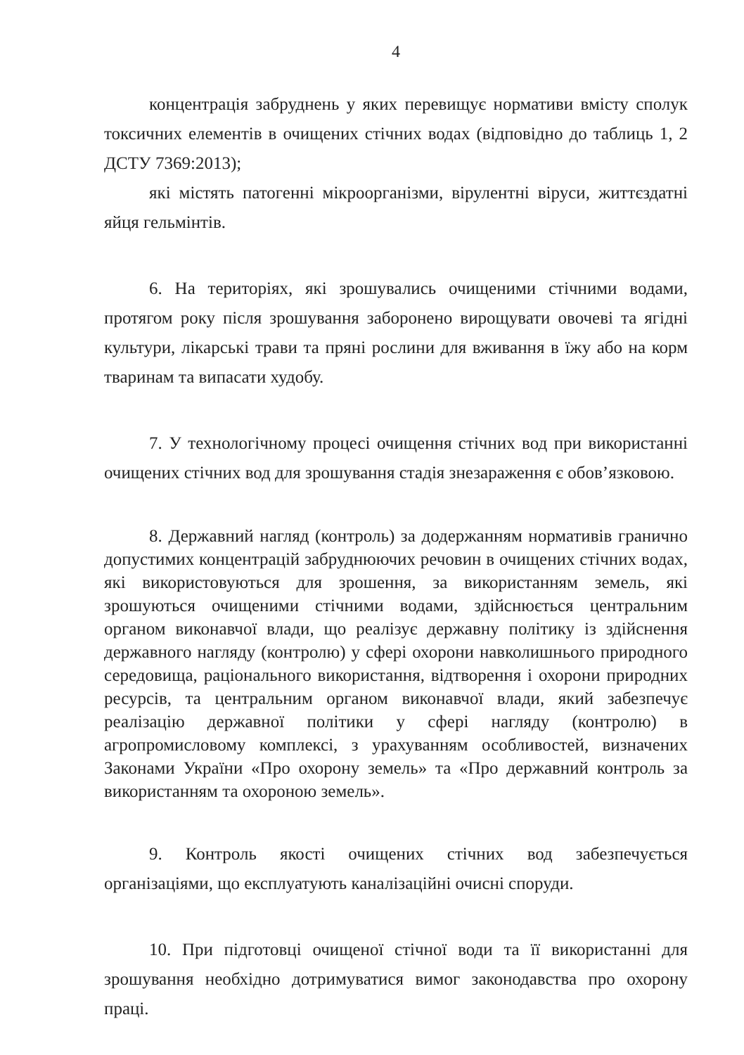4
концентрація забруднень у яких перевищує нормативи вмісту сполук токсичних елементів в очищених стічних водах (відповідно до таблиць 1, 2 ДСТУ 7369:2013);
які містять патогенні мікроорганізми, вірулентні віруси, життєздатні яйця гельмінтів.
6. На територіях, які зрошувались очищеними стічними водами, протягом року після зрошування заборонено вирощувати овочеві та ягідні культури, лікарські трави та пряні рослини для вживання в їжу або на корм тваринам та випасати худобу.
7. У технологічному процесі очищення стічних вод при використанні очищених стічних вод для зрошування стадія знезараження є обов’язковою.
8. Державний нагляд (контроль) за додержанням нормативів гранично допустимих концентрацій забруднюючих речовин в очищених стічних водах, які використовуються для зрошення, за використанням земель, які зрошуються очищеними стічними водами, здійснюється центральним органом виконавчої влади, що реалізує державну політику із здійснення державного нагляду (контролю) у сфері охорони навколишнього природного середовища, раціонального використання, відтворення і охорони природних ресурсів, та центральним органом виконавчої влади, який забезпечує реалізацію державної політики у сфері нагляду (контролю) в агропромисловому комплексі, з урахуванням особливостей, визначених Законами України «Про охорону земель» та «Про державний контроль за використанням та охороною земель».
9. Контроль якості очищених стічних вод забезпечується організаціями, що експлуатують каналізаційні очисні споруди.
10. При підготовці очищеної стічної води та її використанні для зрошування необхідно дотримуватися вимог законодавства про охорону праці.